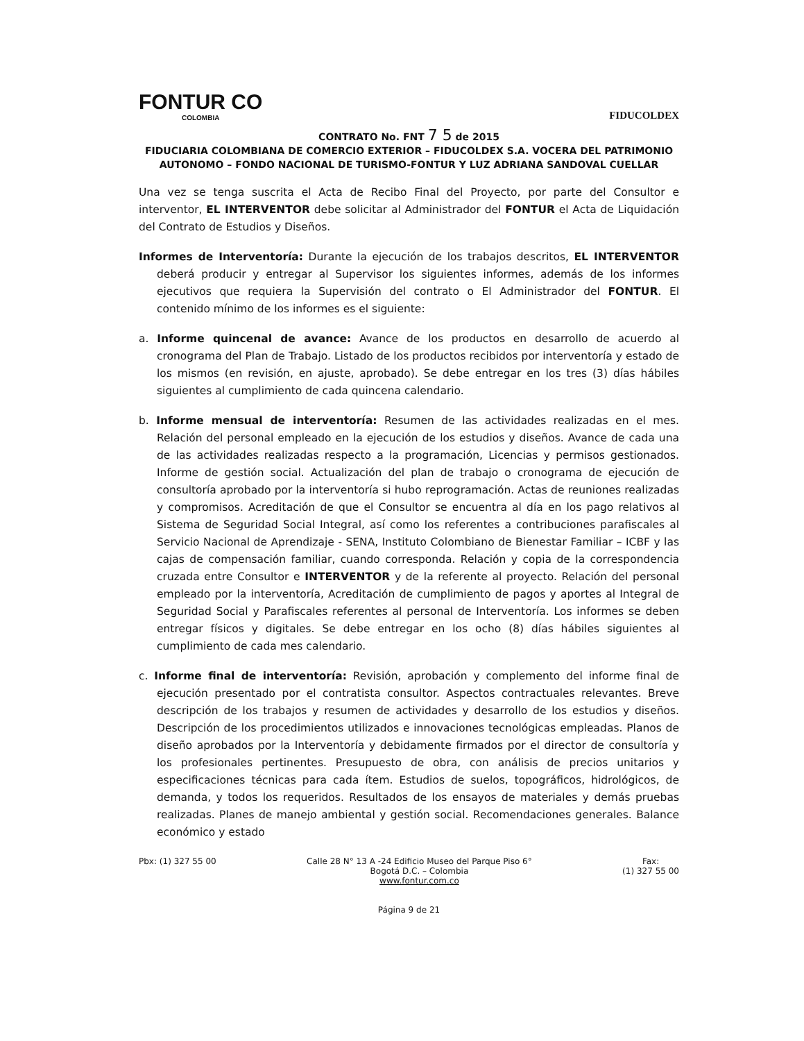FONTUR CO
COLOMBIA
FIDUCOLDEX
CONTRATO No. FNT 7 5 de 2015
FIDUCIARIA COLOMBIANA DE COMERCIO EXTERIOR – FIDUCOLDEX S.A. VOCERA DEL PATRIMONIO AUTONOMO – FONDO NACIONAL DE TURISMO-FONTUR Y LUZ ADRIANA SANDOVAL CUELLAR
Una vez se tenga suscrita el Acta de Recibo Final del Proyecto, por parte del Consultor e interventor, EL INTERVENTOR debe solicitar al Administrador del FONTUR el Acta de Liquidación del Contrato de Estudios y Diseños.
Informes de Interventoría: Durante la ejecución de los trabajos descritos, EL INTERVENTOR deberá producir y entregar al Supervisor los siguientes informes, además de los informes ejecutivos que requiera la Supervisión del contrato o El Administrador del FONTUR. El contenido mínimo de los informes es el siguiente:
a. Informe quincenal de avance: Avance de los productos en desarrollo de acuerdo al cronograma del Plan de Trabajo. Listado de los productos recibidos por interventoría y estado de los mismos (en revisión, en ajuste, aprobado). Se debe entregar en los tres (3) días hábiles siguientes al cumplimiento de cada quincena calendario.
b. Informe mensual de interventoría: Resumen de las actividades realizadas en el mes. Relación del personal empleado en la ejecución de los estudios y diseños. Avance de cada una de las actividades realizadas respecto a la programación, Licencias y permisos gestionados. Informe de gestión social. Actualización del plan de trabajo o cronograma de ejecución de consultoría aprobado por la interventoría si hubo reprogramación. Actas de reuniones realizadas y compromisos. Acreditación de que el Consultor se encuentra al día en los pago relativos al Sistema de Seguridad Social Integral, así como los referentes a contribuciones parafiscales al Servicio Nacional de Aprendizaje - SENA, Instituto Colombiano de Bienestar Familiar – ICBF y las cajas de compensación familiar, cuando corresponda. Relación y copia de la correspondencia cruzada entre Consultor e INTERVENTOR y de la referente al proyecto. Relación del personal empleado por la interventoría, Acreditación de cumplimiento de pagos y aportes al Integral de Seguridad Social y Parafiscales referentes al personal de Interventoría. Los informes se deben entregar físicos y digitales. Se debe entregar en los ocho (8) días hábiles siguientes al cumplimiento de cada mes calendario.
c. Informe final de interventoría: Revisión, aprobación y complemento del informe final de ejecución presentado por el contratista consultor. Aspectos contractuales relevantes. Breve descripción de los trabajos y resumen de actividades y desarrollo de los estudios y diseños. Descripción de los procedimientos utilizados e innovaciones tecnológicas empleadas. Planos de diseño aprobados por la Interventoría y debidamente firmados por el director de consultoría y los profesionales pertinentes. Presupuesto de obra, con análisis de precios unitarios y especificaciones técnicas para cada ítem. Estudios de suelos, topográficos, hidrológicos, de demanda, y todos los requeridos. Resultados de los ensayos de materiales y demás pruebas realizadas. Planes de manejo ambiental y gestión social. Recomendaciones generales. Balance económico y estado
Pbx: (1) 327 55 00 Calle 28 N° 13 A -24 Edificio Museo del Parque Piso 6°
Bogotá D.C. – Colombia
www.fontur.com.co
Fax:
(1) 327 55 00
Página 9 de 21